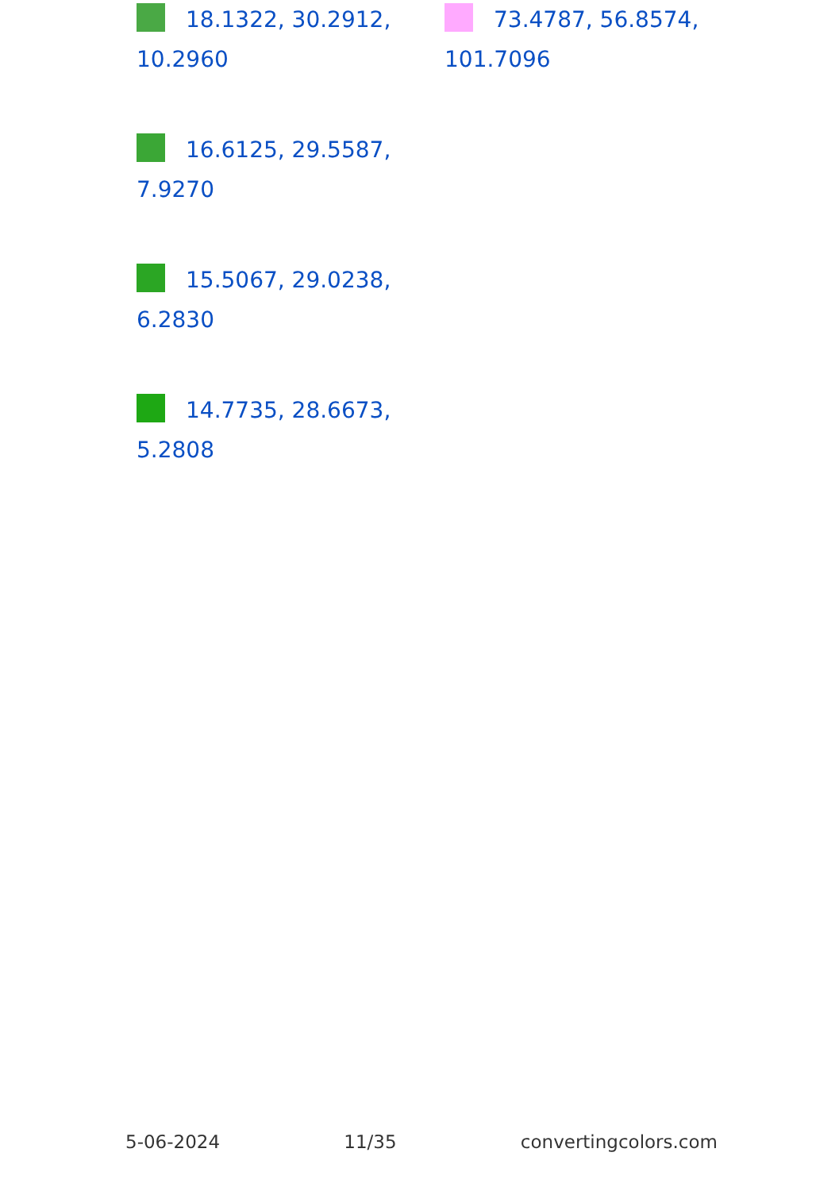18.1322, 30.2912, 10.2960
16.6125, 29.5587, 7.9270
15.5067, 29.0238, 6.2830
14.7735, 28.6673, 5.2808
73.4787, 56.8574, 101.7096
5-06-2024 11/35 convertingcolors.com